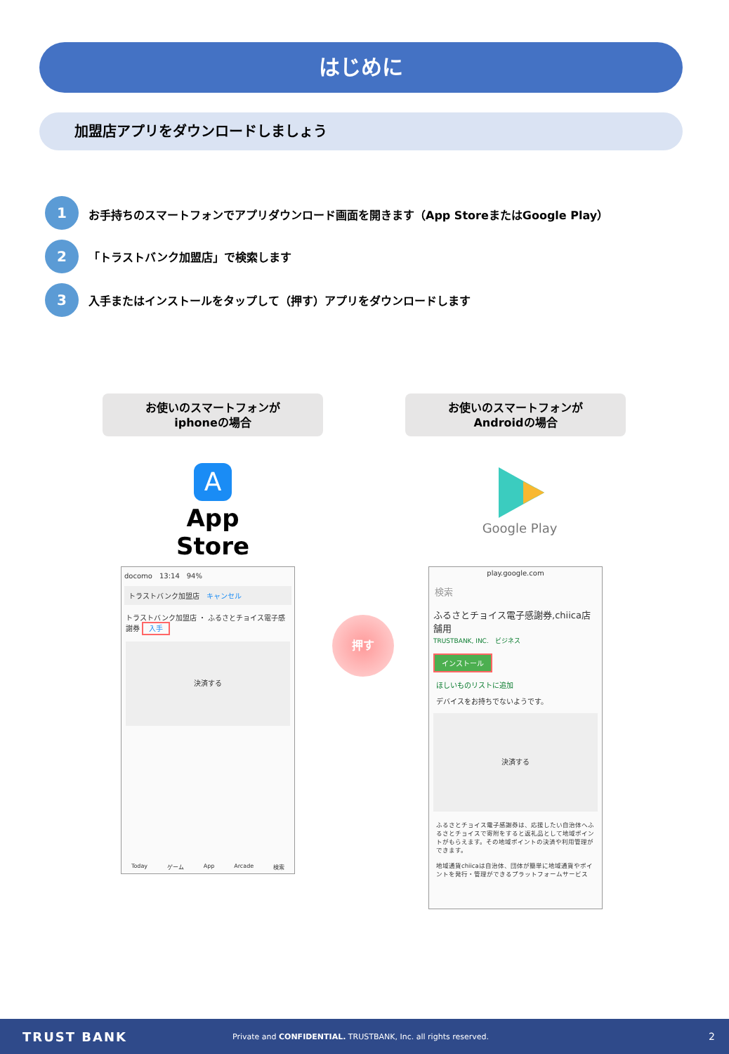はじめに
加盟店アプリをダウンロードしましょう
1
お手持ちのスマートフォンでアプリダウンロード画面を開きます（App StoreまたはGoogle Play）
2
「トラストバンク加盟店」で検索します
3
入手またはインストールをタップして（押す）アプリをダウンロードします
お使いのスマートフォンが
iphoneの場合
お使いのスマートフォンが
Androidの場合
A
App Store
Google Play
docomo　13:14　94%
トラストバンク加盟店　キャンセル
トラストバンク加盟店 ・ ふるさとチョイス電子感謝券 入手
決済する
Today ゲーム App Arcade 検索
押す
play.google.com
検索
ふるさとチョイス電子感謝券,chiica店舗用
TRUSTBANK, INC.　ビジネス
インストール
ほしいものリストに追加
デバイスをお持ちでないようです。
決済する
ふるさとチョイス電子感謝券は、応援したい自治体へふるさとチョイスで寄附をすると返礼品として地域ポイントがもらえます。その地域ポイントの決済や利用管理ができます。
地域通貨chiicaは自治体、団体が簡単に地域通貨やポイントを発行・管理ができるプラットフォームサービス
TRUST BANK Private and CONFIDENTIAL. TRUSTBANK, Inc. all rights reserved. 2